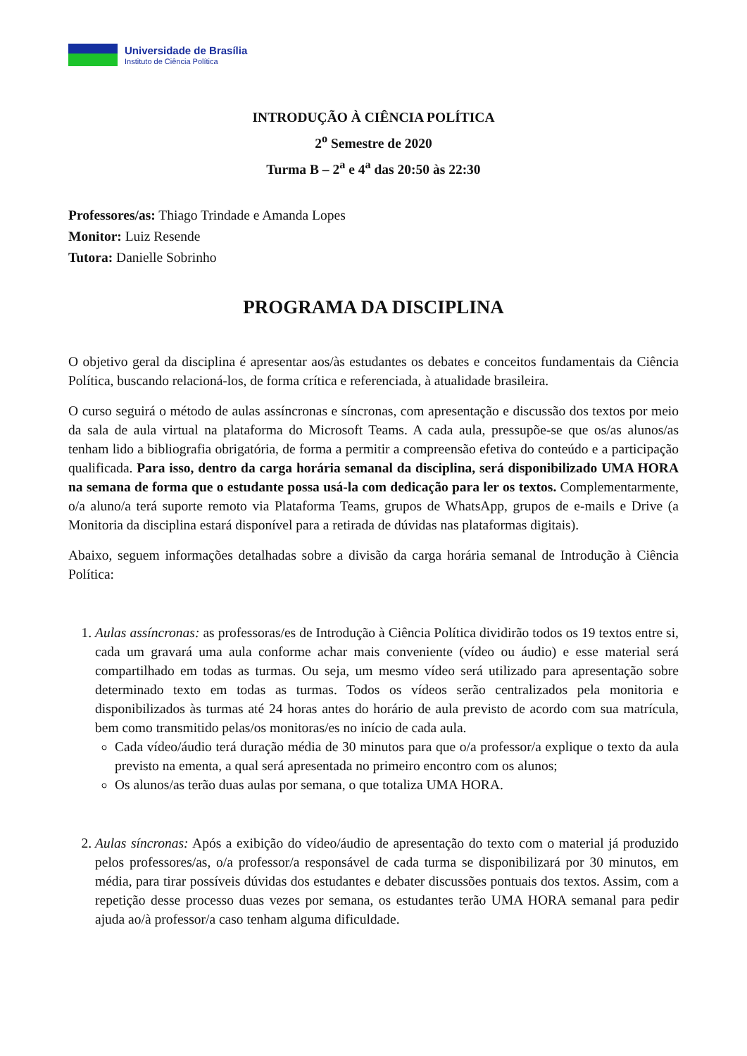Universidade de Brasília
Instituto de Ciência Política
INTRODUÇÃO À CIÊNCIA POLÍTICA
2<sup>o</sup> Semestre de 2020
Turma B – 2<sup>a</sup> e 4<sup>a</sup> das 20:50 às 22:30
Professores/as: Thiago Trindade e Amanda Lopes
Monitor: Luiz Resende
Tutora: Danielle Sobrinho
PROGRAMA DA DISCIPLINA
O objetivo geral da disciplina é apresentar aos/às estudantes os debates e conceitos fundamentais da Ciência Política, buscando relacioná-los, de forma crítica e referenciada, à atualidade brasileira.
O curso seguirá o método de aulas assíncronas e síncronas, com apresentação e discussão dos textos por meio da sala de aula virtual na plataforma do Microsoft Teams. A cada aula, pressupõe-se que os/as alunos/as tenham lido a bibliografia obrigatória, de forma a permitir a compreensão efetiva do conteúdo e a participação qualificada. Para isso, dentro da carga horária semanal da disciplina, será disponibilizado UMA HORA na semana de forma que o estudante possa usá-la com dedicação para ler os textos. Complementarmente, o/a aluno/a terá suporte remoto via Plataforma Teams, grupos de WhatsApp, grupos de e-mails e Drive (a Monitoria da disciplina estará disponível para a retirada de dúvidas nas plataformas digitais).
Abaixo, seguem informações detalhadas sobre a divisão da carga horária semanal de Introdução à Ciência Política:
1. Aulas assíncronas: as professoras/es de Introdução à Ciência Política dividirão todos os 19 textos entre si, cada um gravará uma aula conforme achar mais conveniente (vídeo ou áudio) e esse material será compartilhado em todas as turmas. Ou seja, um mesmo vídeo será utilizado para apresentação sobre determinado texto em todas as turmas. Todos os vídeos serão centralizados pela monitoria e disponibilizados às turmas até 24 horas antes do horário de aula previsto de acordo com sua matrícula, bem como transmitido pelas/os monitoras/es no início de cada aula.
Cada vídeo/áudio terá duração média de 30 minutos para que o/a professor/a explique o texto da aula previsto na ementa, a qual será apresentada no primeiro encontro com os alunos;
Os alunos/as terão duas aulas por semana, o que totaliza UMA HORA.
2. Aulas síncronas: Após a exibição do vídeo/áudio de apresentação do texto com o material já produzido pelos professores/as, o/a professor/a responsável de cada turma se disponibilizará por 30 minutos, em média, para tirar possíveis dúvidas dos estudantes e debater discussões pontuais dos textos. Assim, com a repetição desse processo duas vezes por semana, os estudantes terão UMA HORA semanal para pedir ajuda ao/à professor/a caso tenham alguma dificuldade.